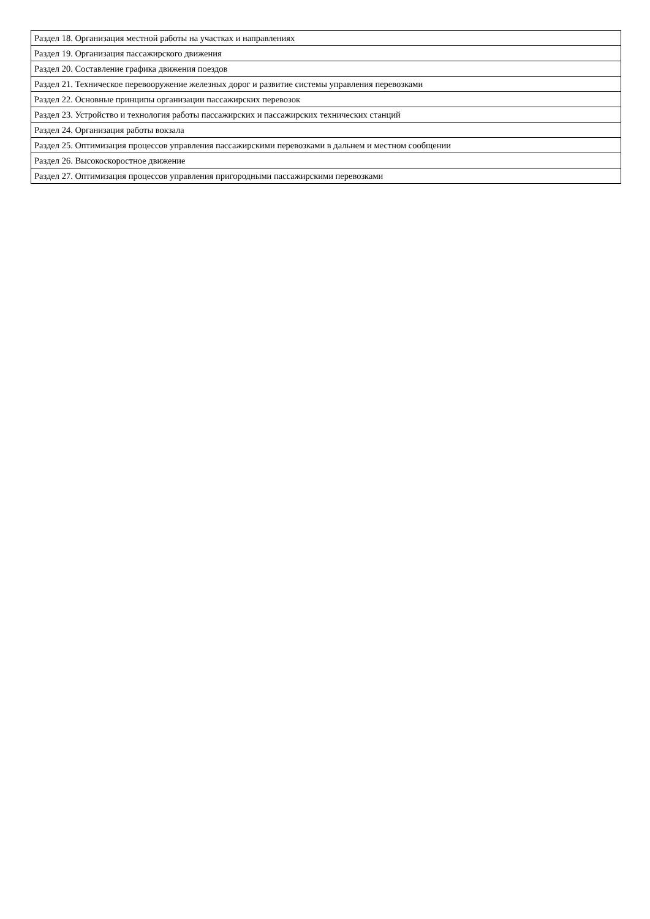| Раздел 18. Организация местной работы на участках и направлениях |
| Раздел 19. Организация пассажирского движения |
| Раздел 20. Составление графика движения поездов |
| Раздел 21. Техническое перевооружение железных дорог и развитие системы управления перевозками |
| Раздел 22. Основные принципы организации пассажирских перевозок |
| Раздел 23. Устройство и технология работы пассажирских и пассажирских технических станций |
| Раздел 24. Организация работы вокзала |
| Раздел 25. Оптимизация процессов управления пассажирскими перевозками в дальнем и местном сообщении |
| Раздел 26. Высокоскоростное движение |
| Раздел 27. Оптимизация процессов управления пригородными пассажирскими перевозками |